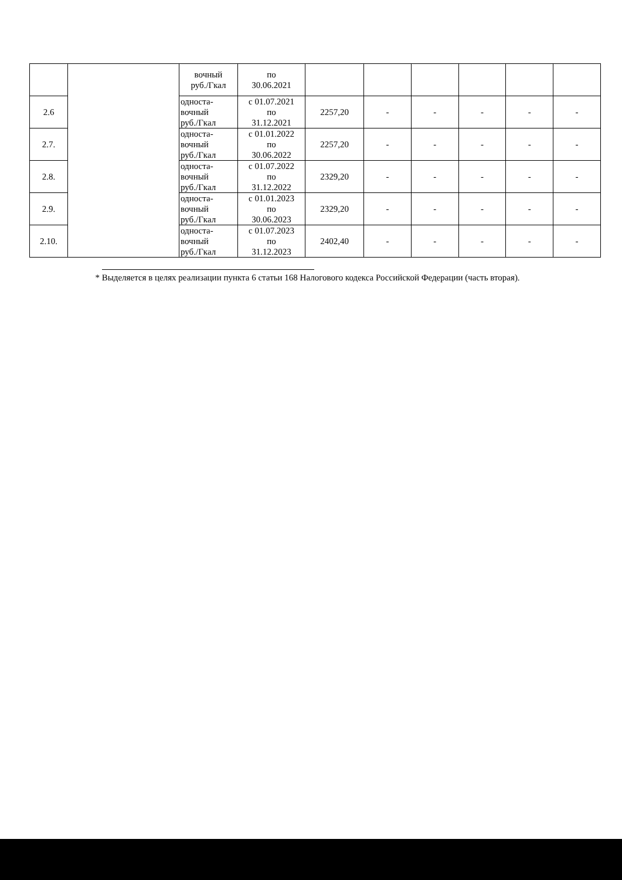| | | вочный руб./Гкал | по 30.06.2021 | | | | | | |
| 2.6 | | односта- вочный руб./Гкал | с 01.07.2021 по 31.12.2021 | 2257,20 | - | - | - | - | - |
| 2.7. | | односта- вочный руб./Гкал | с 01.01.2022 по 30.06.2022 | 2257,20 | - | - | - | - | - |
| 2.8. | | односта- вочный руб./Гкал | с 01.07.2022 по 31.12.2022 | 2329,20 | - | - | - | - | - |
| 2.9. | | односта- вочный руб./Гкал | с 01.01.2023 по 30.06.2023 | 2329,20 | - | - | - | - | - |
| 2.10. | | односта- вочный руб./Гкал | с 01.07.2023 по 31.12.2023 | 2402,40 | - | - | - | - | - |
* Выделяется в целях реализации пункта 6 статьи 168 Налогового кодекса Российской Федерации (часть вторая).